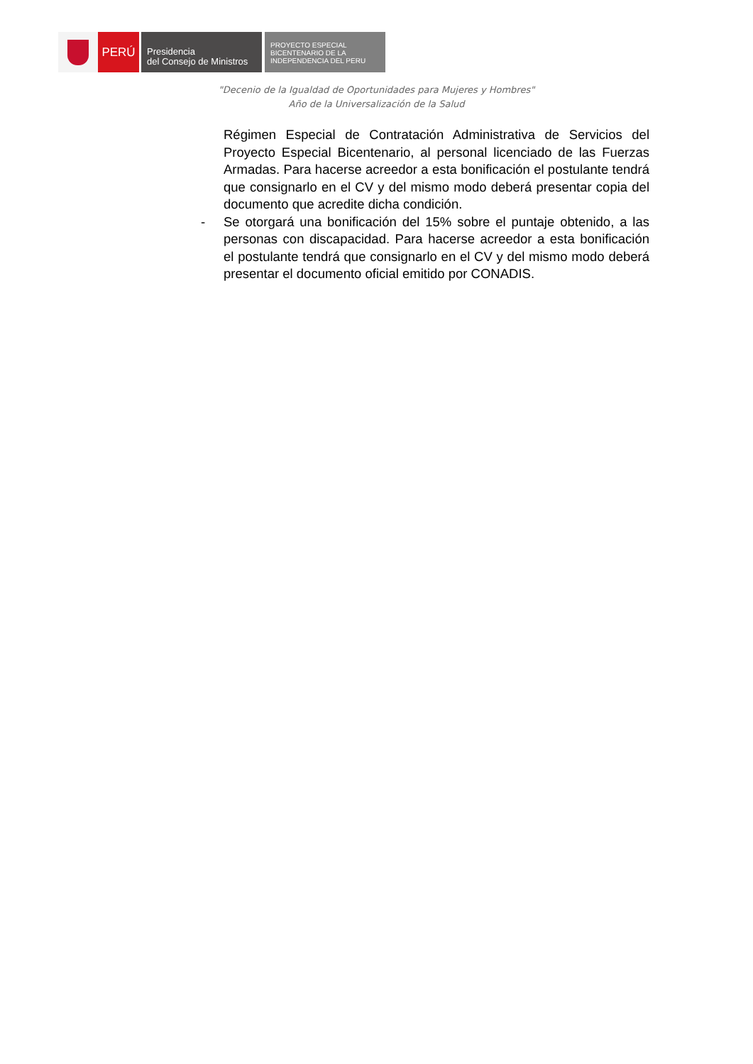PERÚ
Presidencia
del Consejo de Ministros
PROYECTO ESPECIAL
BICENTENARIO DE LA
INDEPENDENCIA DEL PERU
"Decenio de la Igualdad de Oportunidades para Mujeres y Hombres"
Año de la Universalización de la Salud
Régimen Especial de Contratación Administrativa de Servicios del Proyecto Especial Bicentenario, al personal licenciado de las Fuerzas Armadas. Para hacerse acreedor a esta bonificación el postulante tendrá que consignarlo en el CV y del mismo modo deberá presentar copia del documento que acredite dicha condición.
- Se otorgará una bonificación del 15% sobre el puntaje obtenido, a las personas con discapacidad. Para hacerse acreedor a esta bonificación el postulante tendrá que consignarlo en el CV y del mismo modo deberá presentar el documento oficial emitido por CONADIS.